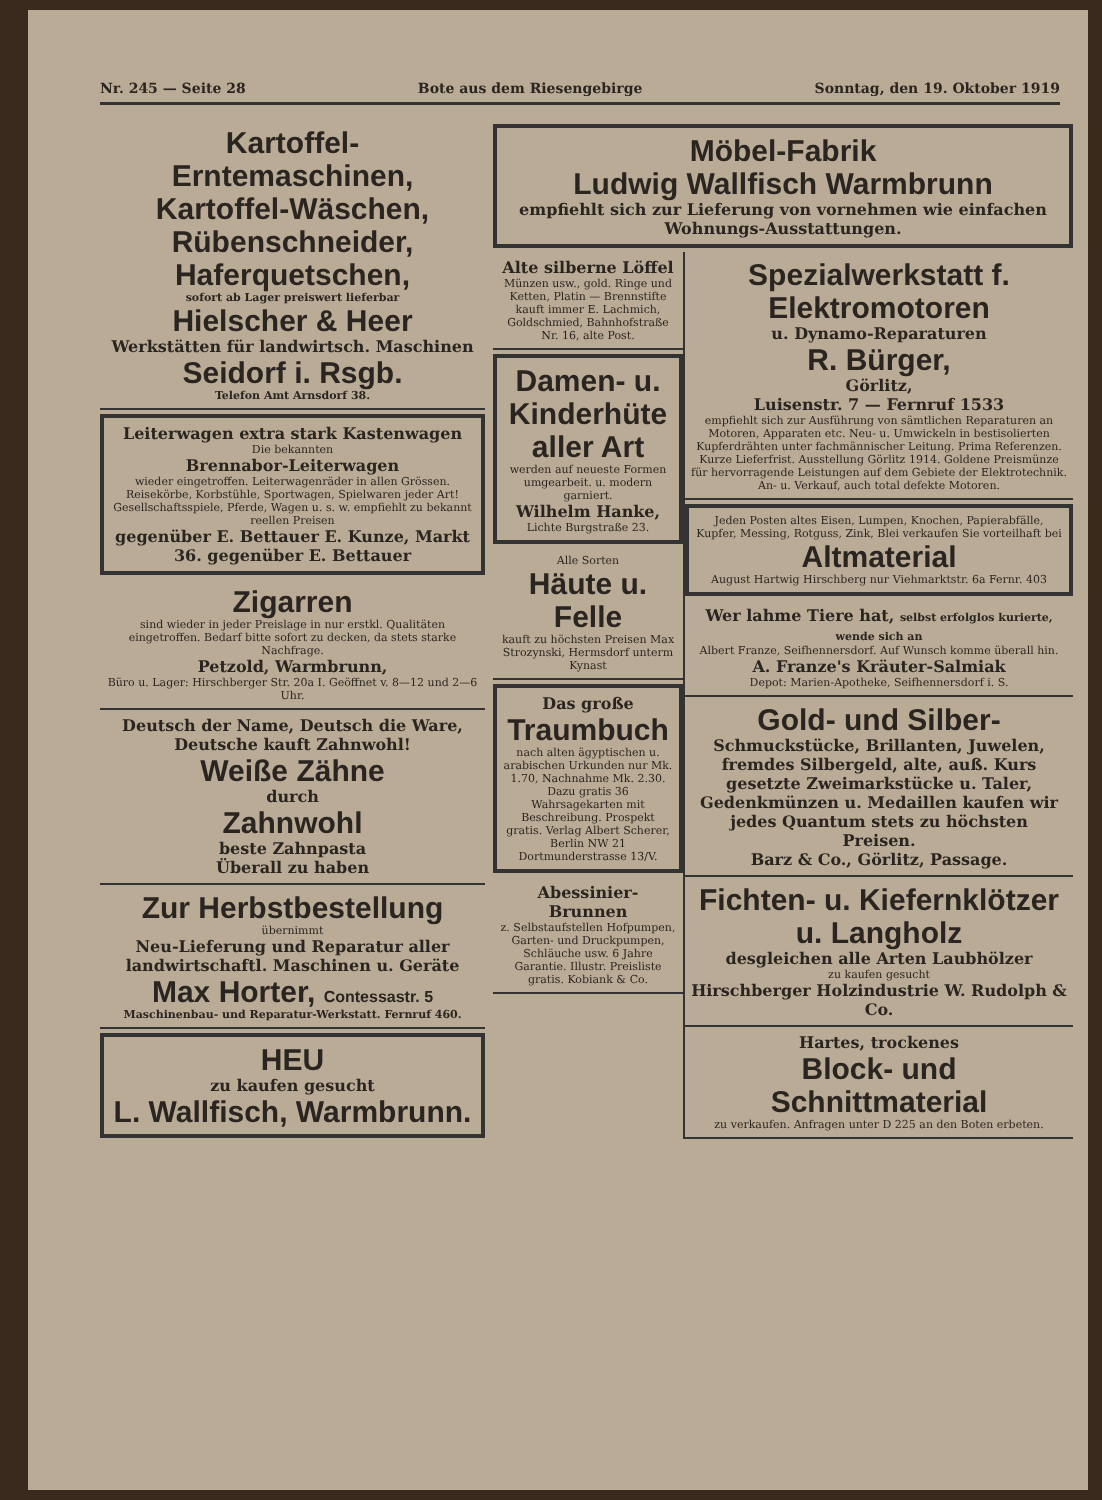Nr. 245 — Seite 28 Bote aus dem Riesengebirge Sonntag, den 19. Oktober 1919
Kartoffel-Erntemaschinen, Kartoffel-Wäschen, Rübenschneider, Haferquetschen,
sofort ab Lager preiswert lieferbar
Hielscher & Heer
Werkstätten für landwirtsch. Maschinen
Seidorf i. Rsgb.
Telefon Amt Arnsdorf 38.
Leiterwagen extra stark Kastenwagen
Die bekannten
Brennabor-Leiterwagen
wieder eingetroffen. Leiterwagenräder in allen Grössen. Reisekörbe, Korbstühle, Sportwagen, Spielwaren jeder Art! Gesellschaftsspiele, Pferde, Wagen u. s. w. empfiehlt zu bekannt reellen Preisen
gegenüber E. Bettauer E. Kunze, Markt 36. gegenüber E. Bettauer
Zigarren
sind wieder in jeder Preislage in nur erstkl. Qualitäten eingetroffen. Bedarf bitte sofort zu decken, da stets starke Nachfrage.
Petzold, Warmbrunn,
Büro u. Lager: Hirschberger Str. 20a I. Geöffnet v. 8—12 und 2—6 Uhr.
Deutsch der Name, Deutsch die Ware, Deutsche kauft Zahnwohl!
Weiße Zähne
durch
Zahnwohl
beste Zahnpasta
Überall zu haben
Zur Herbstbestellung
übernimmt
Neu-Lieferung und Reparatur aller landwirtschaftl. Maschinen u. Geräte
Max Horter, Contessastr. 5
Maschinenbau- und Reparatur-Werkstatt. Fernruf 460.
HEU
zu kaufen gesucht
L. Wallfisch, Warmbrunn.
Möbel-Fabrik
Ludwig Wallfisch Warmbrunn
empfiehlt sich zur Lieferung von vornehmen wie einfachen Wohnungs-Ausstattungen.
Alte silberne Löffel
Münzen usw., gold. Ringe und Ketten, Platin — Brennstifte kauft immer E. Lachmich, Goldschmied, Bahnhofstraße Nr. 16, alte Post.
Damen- u. Kinderhüte aller Art
werden auf neueste Formen umgearbeit. u. modern garniert.
Wilhelm Hanke,
Lichte Burgstraße 23.
Alle Sorten
Häute u. Felle
kauft zu höchsten Preisen Max Strozynski, Hermsdorf unterm Kynast
Das große
Traumbuch
nach alten ägyptischen u. arabischen Urkunden nur Mk. 1.70, Nachnahme Mk. 2.30. Dazu gratis 36 Wahrsagekarten mit Beschreibung. Prospekt gratis. Verlag Albert Scherer, Berlin NW 21 Dortmunderstrasse 13/V.
Abessinier-Brunnen
z. Selbstaufstellen Hofpumpen, Garten- und Druckpumpen, Schläuche usw. 6 Jahre Garantie. Illustr. Preisliste gratis. Kobiank & Co.
Spezialwerkstatt f. Elektromotoren
u. Dynamo-Reparaturen
R. Bürger,
Görlitz,
Luisenstr. 7 — Fernruf 1533
empfiehlt sich zur Ausführung von sämtlichen Reparaturen an Motoren, Apparaten etc. Neu- u. Umwickeln in bestisolierten Kupferdrähten unter fachmännischer Leitung. Prima Referenzen. Kurze Lieferfrist. Ausstellung Görlitz 1914. Goldene Preismünze für hervorragende Leistungen auf dem Gebiete der Elektrotechnik. An- u. Verkauf, auch total defekte Motoren.
Jeden Posten altes Eisen, Lumpen, Knochen, Papierabfälle, Kupfer, Messing, Rotguss, Zink, Blei verkaufen Sie vorteilhaft bei
Altmaterial
August Hartwig Hirschberg nur Viehmarktstr. 6a Fernr. 403
Wer lahme Tiere hat, selbst erfolglos kurierte, wende sich an
Albert Franze, Seifhennersdorf. Auf Wunsch komme überall hin.
A. Franze's Kräuter-Salmiak
Depot: Marien-Apotheke, Seifhennersdorf i. S.
Gold- und Silber-
Schmuckstücke, Brillanten, Juwelen, fremdes Silbergeld, alte, auß. Kurs gesetzte Zweimarkstücke u. Taler, Gedenkmünzen u. Medaillen kaufen wir jedes Quantum stets zu höchsten Preisen.
Barz & Co., Görlitz, Passage.
Fichten- u. Kiefernklötzer u. Langholz
desgleichen alle Arten Laubhölzer
zu kaufen gesucht
Hirschberger Holzindustrie W. Rudolph & Co.
Hartes, trockenes
Block- und Schnittmaterial
zu verkaufen. Anfragen unter D 225 an den Boten erbeten.